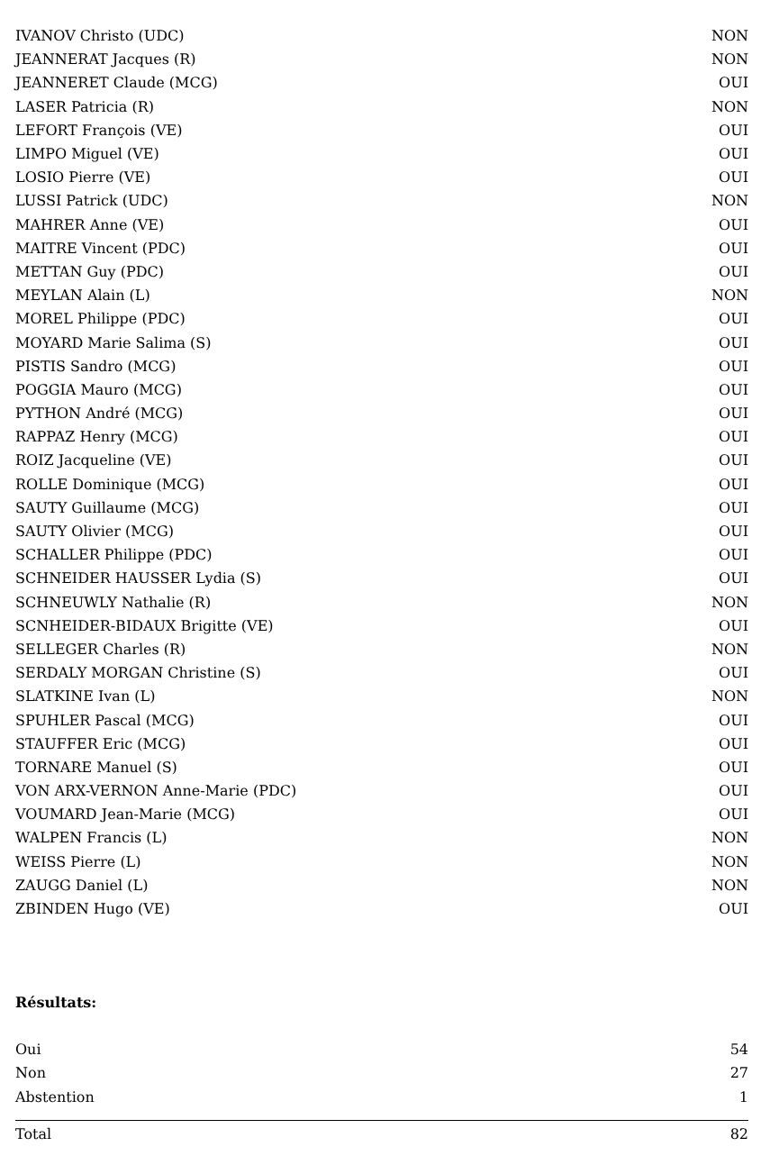| IVANOV Christo (UDC) | NON |
| JEANNERAT Jacques (R) | NON |
| JEANNERET Claude (MCG) | OUI |
| LASER Patricia (R) | NON |
| LEFORT François (VE) | OUI |
| LIMPO Miguel (VE) | OUI |
| LOSIO Pierre (VE) | OUI |
| LUSSI Patrick (UDC) | NON |
| MAHRER Anne (VE) | OUI |
| MAITRE Vincent (PDC) | OUI |
| METTAN Guy (PDC) | OUI |
| MEYLAN Alain (L) | NON |
| MOREL Philippe (PDC) | OUI |
| MOYARD Marie Salima (S) | OUI |
| PISTIS Sandro (MCG) | OUI |
| POGGIA Mauro (MCG) | OUI |
| PYTHON André (MCG) | OUI |
| RAPPAZ Henry (MCG) | OUI |
| ROIZ Jacqueline (VE) | OUI |
| ROLLE Dominique (MCG) | OUI |
| SAUTY Guillaume (MCG) | OUI |
| SAUTY Olivier (MCG) | OUI |
| SCHALLER Philippe (PDC) | OUI |
| SCHNEIDER HAUSSER Lydia (S) | OUI |
| SCHNEUWLY Nathalie (R) | NON |
| SCNHEIDER-BIDAUX Brigitte (VE) | OUI |
| SELLEGER Charles (R) | NON |
| SERDALY MORGAN Christine (S) | OUI |
| SLATKINE Ivan (L) | NON |
| SPUHLER Pascal (MCG) | OUI |
| STAUFFER Eric (MCG) | OUI |
| TORNARE Manuel (S) | OUI |
| VON ARX-VERNON Anne-Marie (PDC) | OUI |
| VOUMARD Jean-Marie (MCG) | OUI |
| WALPEN Francis (L) | NON |
| WEISS Pierre (L) | NON |
| ZAUGG Daniel (L) | NON |
| ZBINDEN Hugo (VE) | OUI |
Résultats:
| Oui | 54 |
| Non | 27 |
| Abstention | 1 |
| Total | 82 |